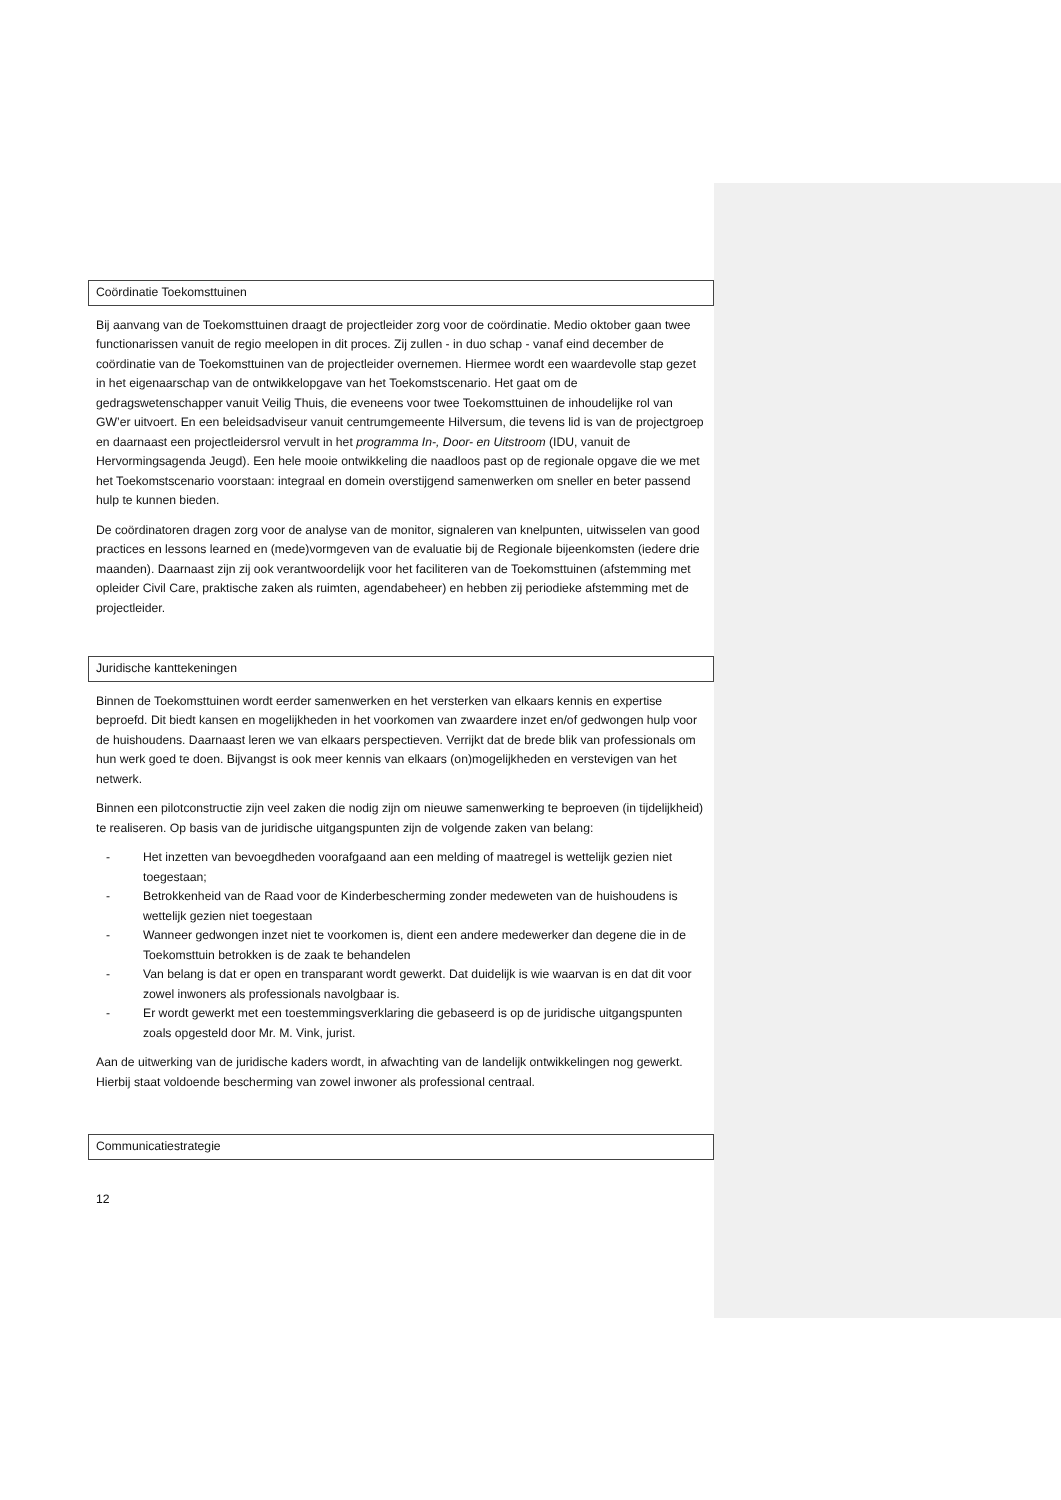Coördinatie Toekomsttuinen
Bij aanvang van de Toekomsttuinen draagt de projectleider zorg voor de coördinatie. Medio oktober gaan twee functionarissen vanuit de regio meelopen in dit proces. Zij zullen - in duo schap - vanaf eind december de coördinatie van de Toekomsttuinen van de projectleider overnemen. Hiermee wordt een waardevolle stap gezet in het eigenaarschap van de ontwikkelopgave van het Toekomstscenario. Het gaat om de gedragswetenschapper vanuit Veilig Thuis, die eveneens voor twee Toekomsttuinen de inhoudelijke rol van GW’er uitvoert. En een beleidsadviseur vanuit centrumgemeente Hilversum, die tevens lid is van de projectgroep en daarnaast een projectleidersrol vervult in het programma In-, Door- en Uitstroom (IDU, vanuit de Hervormingsagenda Jeugd). Een hele mooie ontwikkeling die naadloos past op de regionale opgave die we met het Toekomstscenario voorstaan: integraal en domein overstijgend samenwerken om sneller en beter passend hulp te kunnen bieden.
De coördinatoren dragen zorg voor de analyse van de monitor, signaleren van knelpunten, uitwisselen van good practices en lessons learned en (mede)vormgeven van de evaluatie bij de Regionale bijeenkomsten (iedere drie maanden). Daarnaast zijn zij ook verantwoordelijk voor het faciliteren van de Toekomsttuinen (afstemming met opleider Civil Care, praktische zaken als ruimten, agendabeheer) en hebben zij periodieke afstemming met de projectleider.
Juridische kanttekeningen
Binnen de Toekomsttuinen wordt eerder samenwerken en het versterken van elkaars kennis en expertise beproefd. Dit biedt kansen en mogelijkheden in het voorkomen van zwaardere inzet en/of gedwongen hulp voor de huishoudens. Daarnaast leren we van elkaars perspectieven. Verrijkt dat de brede blik van professionals om hun werk goed te doen. Bijvangst is ook meer kennis van elkaars (on)mogelijkheden en verstevigen van het netwerk.
Binnen een pilotconstructie zijn veel zaken die nodig zijn om nieuwe samenwerking te beproeven (in tijdelijkheid) te realiseren. Op basis van de juridische uitgangspunten zijn de volgende zaken van belang:
- Het inzetten van bevoegdheden voorafgaand aan een melding of maatregel is wettelijk gezien niet toegestaan;
- Betrokkenheid van de Raad voor de Kinderbescherming zonder medeweten van de huishoudens is wettelijk gezien niet toegestaan
- Wanneer gedwongen inzet niet te voorkomen is, dient een andere medewerker dan degene die in de Toekomsttuin betrokken is de zaak te behandelen
- Van belang is dat er open en transparant wordt gewerkt. Dat duidelijk is wie waarvan is en dat dit voor zowel inwoners als professionals navolgbaar is.
- Er wordt gewerkt met een toestemmingsverklaring die gebaseerd is op de juridische uitgangspunten zoals opgesteld door Mr. M. Vink, jurist.
Aan de uitwerking van de juridische kaders wordt, in afwachting van de landelijk ontwikkelingen nog gewerkt. Hierbij staat voldoende bescherming van zowel inwoner als professional centraal.
Communicatiestrategie
12